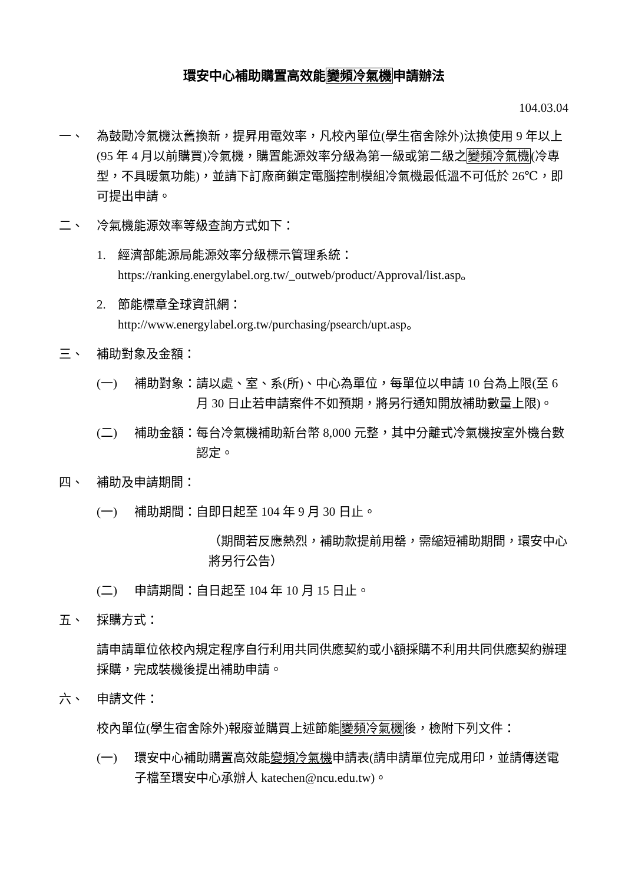環安中心補助購置高效能變頻冷氣機申請辦法
104.03.04
一、 為鼓勵冷氣機汰舊換新，提昇用電效率，凡校內單位(學生宿舍除外)汰換使用 9 年以上(95 年 4 月以前購買)冷氣機，購置能源效率分級為第一級或第二級之變頻冷氣機(冷專型，不具暖氣功能)，並請下訂廠商鎖定電腦控制模組冷氣機最低溫不可低於 26℃，即可提出申請。
二、 冷氣機能源效率等級查詢方式如下：
1. 經濟部能源局能源效率分級標示管理系統：
https://ranking.energylabel.org.tw/_outweb/product/Approval/list.asp。
2. 節能標章全球資訊網：
http://www.energylabel.org.tw/purchasing/psearch/upt.asp。
三、 補助對象及金額：
(一) 補助對象： 請以處、室、系(所)、中心為單位，每單位以申請 10 台為上限(至 6 月 30 日止若申請案件不如預期，將另行通知開放補助數量上限)。
(二) 補助金額： 每台冷氣機補助新台幣 8,000 元整，其中分離式冷氣機按室外機台數認定。
四、 補助及申請期間：
(一) 補助期間：自即日起至 104 年 9 月 30 日止。
（期間若反應熱烈，補助款提前用罄，需縮短補助期間，環安中心將另行公告）
(二) 申請期間：自日起至 104 年 10 月 15 日止。
五、 採購方式：
請申請單位依校內規定程序自行利用共同供應契約或小額採購不利用共同供應契約辦理採購，完成裝機後提出補助申請。
六、 申請文件：
校內單位(學生宿舍除外)報廢並購買上述節能變頻冷氣機後，檢附下列文件：
(一) 環安中心補助購置高效能變頻冷氣機申請表(請申請單位完成用印，並請傳送電子檔至環安中心承辦人 katechen@ncu.edu.tw)。